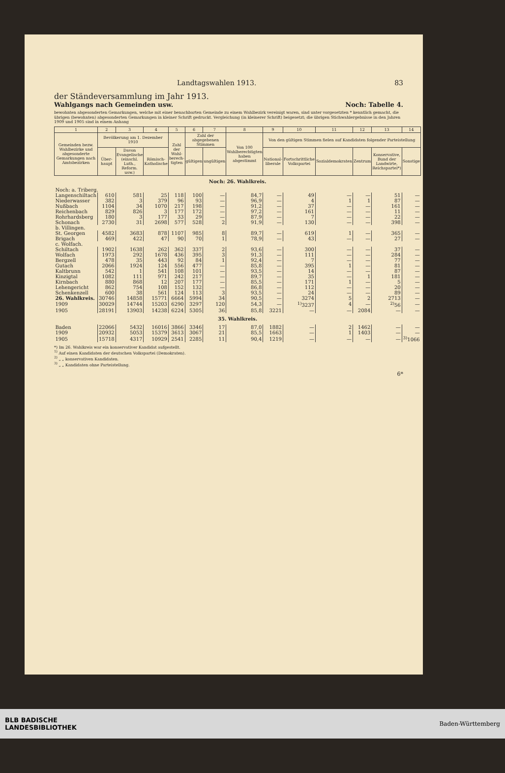Landtagswahlen 1913. 83
der Ständeversammlung im Jahr 1913.
Wahlgangs nach Gemeinden usw. Noch: Tabelle 4.
bewohnten abgesonderten Gemarkungen, welche mit einer benachbarten Gemeinde zu einem Wahlbezirk vereinigt waren, sind unter vorgesetzten * kenntlich gemacht, die übrigen (bewohnten) abgesonderten Gemarkungen in kleiner Schrift gedruckt. Vergleichung (in kleinerer Schrift) beigesetzt; die übrigen Stichwahlergebnisse in den Jahren 1909 und 1905 sind in einem Anhang
| 1 | 2 | 3 | 4 | 5 | 6 | 7 | 8 | 9 | 10 | 11 | 12 | 13 | 14 |
| --- | --- | --- | --- | --- | --- | --- | --- | --- | --- | --- | --- | --- | --- |
| Gemeinden bezw. Wahlbezirke und abgesonderte Gemarkungen nach Amtsbezirken | Bevölkerung am 1. Dezember 1910 | | | Zahl der Wahl-berech-tigten | Zahl der abgegebenen Stimmen | | Von 100 Wahlberechtigten haben abgestimmt | Von den gültigen Stimmen fielen auf Kandidaten folgender Parteistellung | | | | | |
| | Über-haupt | Davon Evangelische (einschl. Luth., Reform. usw.) | Römisch-Katholische | | gültigen | ungültigen | | National-liberale | Fortschrittliche Volkspartei | Sozialdemokraten | Zentrum | Konservative, Bund der Landwirte, Reichspartei*) | Sonstige |
| Noch: 26. Wahlkreis. | | | | | | | | | | | | | |
| Noch: a. Triberg. | | | | | | | | | | | | | |
| Langenschiltach | 610 | 581 | 25 | 118 | 100 | — | 84,7 | — | 49 | — | — | 51 | — |
| Niederwasser | 382 | 3 | 379 | 96 | 93 | — | 96,9 | — | 4 | 1 | 1 | 87 | — |
| Nußbach | 1104 | 34 | 1070 | 217 | 198 | — | 91,2 | — | 37 | — | — | 161 | — |
| Reichenbach | 829 | 826 | 3 | 177 | 172 | — | 97,2 | — | 161 | — | — | 11 | — |
| Rohrhardsberg | 180 | 3 | 177 | 33 | 29 | — | 87,9 | — | 7 | — | — | 22 | — |
| Schonach | 2730 | 31 | 2698 | 577 | 528 | 2 | 91,9 | — | 130 | — | — | 398 | — |
| b. Villingen. | | | | | | | | | | | | | |
| St. Georgen | 4582 | 3683 | 878 | 1107 | 985 | 8 | 89,7 | — | 619 | 1 | — | 365 | — |
| Brigach | 469 | 422 | 47 | 90 | 70 | 1 | 78,9 | — | 43 | — | — | 27 | — |
| c. Wolfach. | | | | | | | | | | | | | |
| Schiltach | 1902 | 1638 | 262 | 362 | 337 | 2 | 93,6 | — | 300 | — | — | 37 | — |
| Wolfach | 1973 | 292 | 1678 | 436 | 395 | 3 | 91,3 | — | 111 | — | — | 284 | — |
| Bergzell | 478 | 35 | 443 | 92 | 84 | 1 | 92,4 | — | 7 | — | — | 77 | — |
| Gutach | 2066 | 1924 | 124 | 556 | 477 | — | 85,8 | — | 395 | 1 | — | 81 | — |
| Kaltbrunn | 542 | 1 | 541 | 108 | 101 | — | 93,5 | — | 14 | — | — | 87 | — |
| Kinzigtal | 1082 | 111 | 971 | 242 | 217 | — | 89,7 | — | 35 | — | 1 | 181 | — |
| Kirnbach | 880 | 868 | 12 | 207 | 177 | — | 85,5 | — | 171 | 1 | — | 5 | — |
| Lehengericht | 862 | 754 | 108 | 152 | 132 | — | 86,8 | — | 112 | — | — | 20 | — |
| Schenkenzell | 600 | 38 | 561 | 124 | 113 | 3 | 93,5 | — | 24 | — | — | 89 | — |
| 26. Wahlkreis. | 30746 | 14858 | 15771 | 6664 | 5994 | 34 | 90,5 | — | 3274 | 5 | 2 | 2713 | — |
| 1909 | 30029 | 14744 | 15203 | 6290 | 3297 | 120 | 54,3 | — | <sup>1)</sup> 3237 | 4 | — | <sup>2)</sup> 56 | — |
| 1905 | 28191 | 13903 | 14238 | 6224 | 5305 | 36 | 85,8 | 3221 | — | — | 2084 | — | — |
| 35. Wahlkreis. | | | | | | | | | | | | | |
| Baden | 22066 | 5432 | 16016 | 3866 | 3346 | 17 | 87,0 | 1882 | — | 2 | 1462 | — | — |
| 1909 | 20932 | 5053 | 15379 | 3613 | 3067 | 21 | 85,5 | 1663 | — | 1 | 1403 | — | — |
| 1905 | 15718 | 4317 | 10929 | 2541 | 2285 | 11 | 90,4 | 1219 | — | — | — | — | <sup>3)</sup> 1066 |
*) Im 26. Wahlkreis war ein konservativer Kandidat aufgestellt.
<sup>1)</sup> Auf einen Kandidaten der deutschen Volkspartei (Demokraten).
<sup>2)</sup> „ „ konservativen Kandidaten.
<sup>3)</sup> „ „ Kandidaten ohne Parteistellung.
6*
BLB BADISCHE
LANDESBIBLIOTHEK
Baden-Württemberg